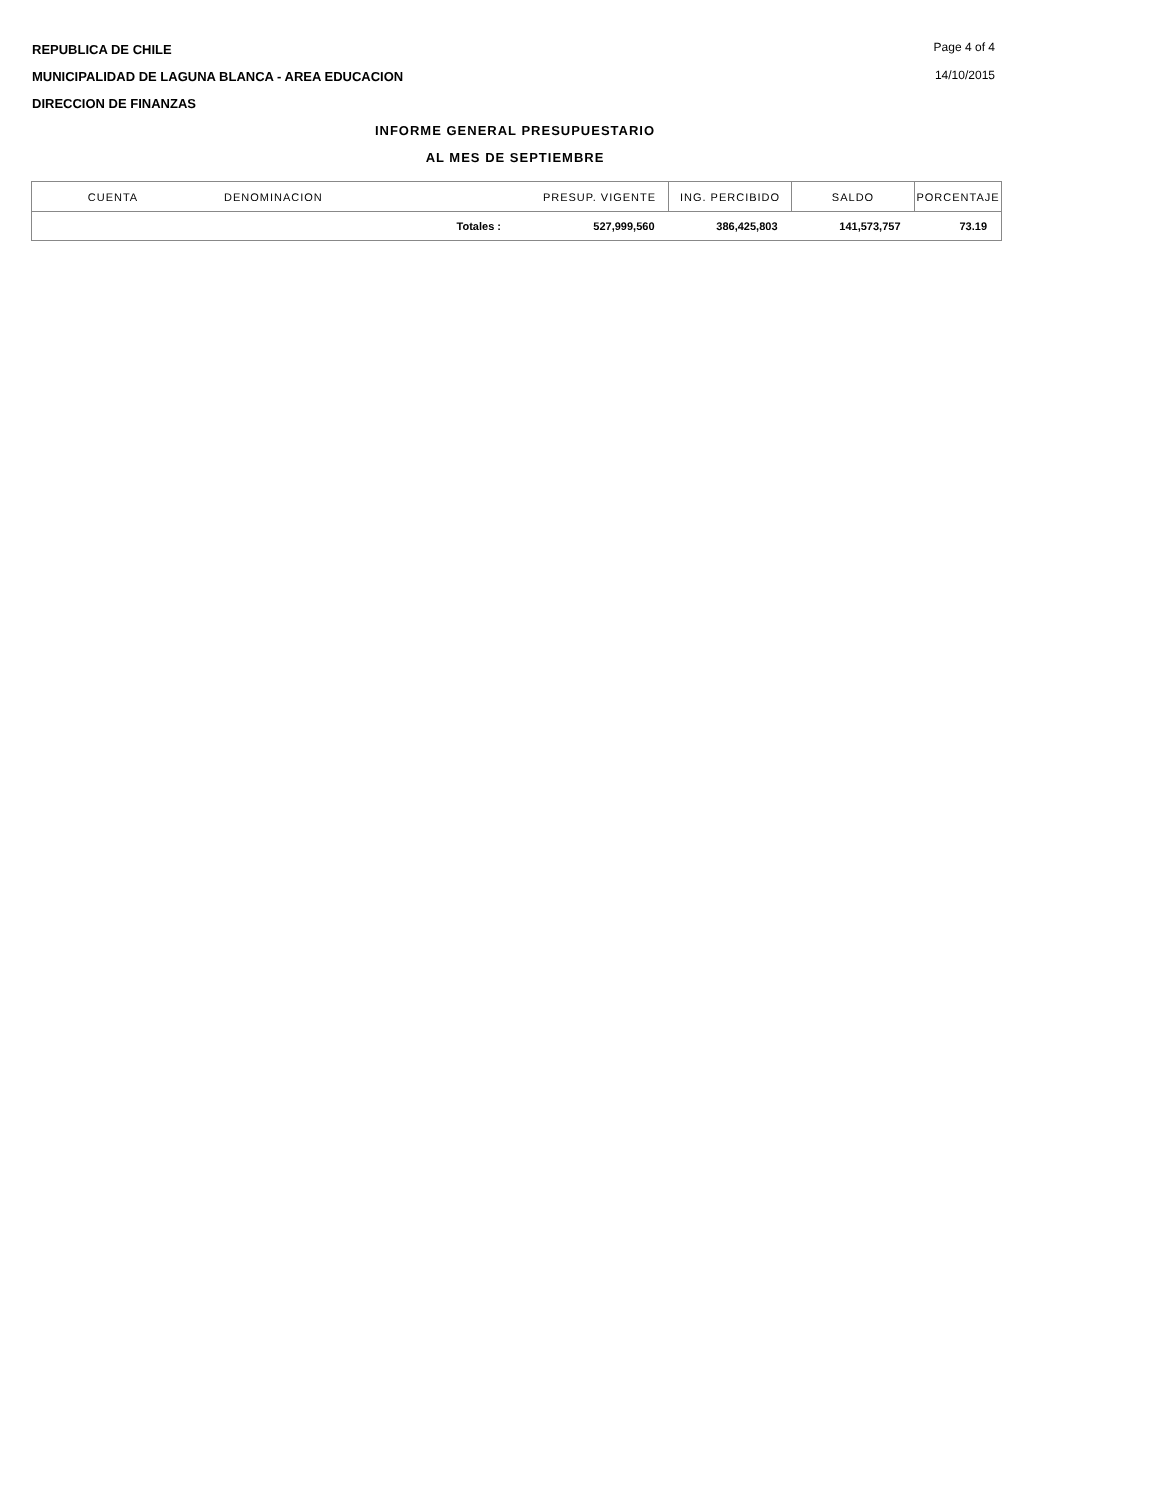REPUBLICA DE CHILE
MUNICIPALIDAD DE LAGUNA BLANCA - AREA EDUCACION
DIRECCION DE FINANZAS
Page 4 of 4
14/10/2015
INFORME GENERAL PRESUPUESTARIO
AL MES DE SEPTIEMBRE
| CUENTA | DENOMINACION | PRESUP. VIGENTE | ING. PERCIBIDO | SALDO | PORCENTAJE |
| --- | --- | --- | --- | --- | --- |
| | Totales : | 527,999,560 | 386,425,803 | 141,573,757 | 73.19 |